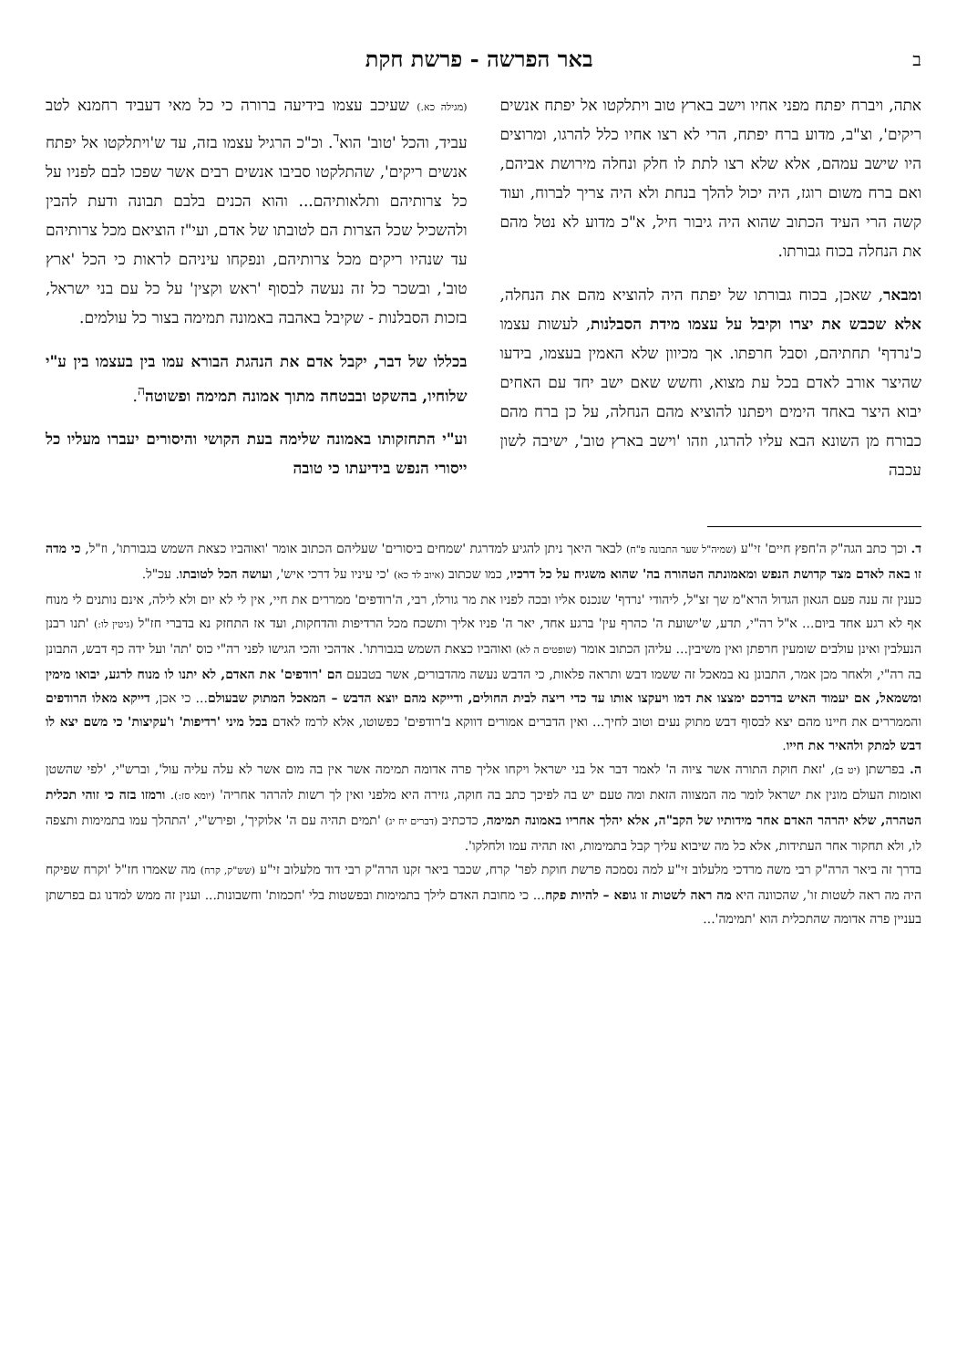ב באר הפרשה - פרשת חקת
אתה, ויברח יפתח מפני אחיו וישב בארץ טוב ויתלקטו אל יפתח אנשים ריקים', וצ"ב, מדוע ברח יפתח, הרי לא רצו אחיו כלל להרגו, ומרוצים היו שישב עמהם, אלא שלא רצו לתת לו חלק ונחלה מירושת אביהם, ואם ברח משום רוגז, היה יכול להלך בנחת ולא היה צריך לברוח, ועוד קשה הרי העיד הכתוב שהוא היה גיבור חיל, א"כ מדוע לא נטל מהם את הנחלה בכוח גבורתו.
ומבאר, שאכן, בכוח גבורתו של יפתח היה להוציא מהם את הנחלה, אלא שכבש את יצרו וקיבל על עצמו מידת הסבלנות, לעשות עצמו כ'נרדף' תחתיהם, וסבל חרפתו. אך מכיוון שלא האמין בעצמו, בידעו שהיצר אורב לאדם בכל עת מצוא, וחשש שאם ישב יחד עם האחים יבוא היצר באחד הימים ויפתנו להוציא מהם הנחלה, על כן ברח מהם כבורח מן השונא הבא עליו להרגו, וזהו 'וישב בארץ טוב', ישיבה לשון עכבה
(מגילה כא.) שעיכב עצמו בידיעה ברורה כי כל מאי דעביד רחמנא לטב עביד, והכל 'טוב' הוא<sup>ד</sup>. וכ"כ הרגיל עצמו בזה, עד ש'ויתלקטו אל יפתח אנשים ריקים', שהתלקטו סביבו אנשים רבים אשר שפכו לבם לפניו על כל צרותיהם ותלאותיהם... והוא הכנים בלבם תבונה ודעת להבין ולהשכיל שכל הצרות הם לטובתו של אדם, ועי"ז הוציאם מכל צרותיהם עד שנהיו ריקים מכל צרותיהם, ונפקחו עיניהם לראות כי הכל 'ארץ טוב', ובשכר כל זה נעשה לבסוף 'ראש וקצין' על כל עם בני ישראל, בזכות הסבלנות - שקיבל באהבה באמונה תמימה בצור כל עולמים.
בכללו של דבר, יקבל אדם את הנהגת הבורא עמו בין בעצמו בין ע"י שלוחיו, בהשקט ובבטחה מתוך אמונה תמימה ופשוטה<sup>ה</sup>.
וע"י התחזקותו באמונה שלימה בעת הקושי והיסורים יעברו מעליו כל ייסורי הנפש בידיעתו כי טובה
ד. וכך כתב הגה"ק ה'חפץ חיים' זי"ע (שמיה"ל שער התבונה פ"ח) לבאר היאך ניתן להגיע למדרגת 'שמחים ביסורים' שעליהם הכתוב אומר 'ואוהביו כצאת השמש בגבורתו', וז"ל, כי מדה זו באה לאדם מצד קדושת הנפש ומאמונתה הטהורה בה' שהוא משגיח על כל דרכיו, כמו שכתוב (איוב לד כא) 'כי עיניו על דרכי איש', ועושה הכל לטובתו. עכ"ל.
כענין זה ענה פעם הגאון הגדול הרא"מ שך זצ"ל, ליהודי 'נרדף' שנכנס אליו ובכה לפניו את מר גורלו, רבי, ה'רודפים' ממררים את חיי, אין לי לא יום ולא לילה, אינם נותנים לי מנוח אף לא רגע אחד ביום... א"ל רה"י, תדע, ש'ישועת ה' כהרף עין' ברגע אחד, יאר ה' פניו אליך ותשכח מכל הרדיפות והדחקות, ועד אז התחזק נא בדברי חז"ל (גיטין לו:) 'תנו רבנן הנעלבין ואינן עולבים שומעין חרפתן ואין משיבין... עליהן הכתוב אומר (שופטים ה לא) ואוהביו כצאת השמש בגבורתו'. אדהכי והכי הגישו לפני רה"י כוס 'תה' ועל ידה כף דבש, התבונן בה רה"י, ולאחר מכן אמר, התבונן נא במאכל זה ששמו דבש ותראה פלאות, כי הדבש נעשה מהדבורים, אשר בטבעם הם 'רודפים' את האדם, לא יתנו לו מנוח לרגע, יבואו מימין ומשמאל, אם יעמוד האיש בדרכם ימצצו את דמו ויעקצו אותו עד כדי ריצה לבית החולים, ודייקא מהם יוצא הדבש – המאכל המתוק שבעולם... כי אכן, דייקא מאלו הרודפים והממררים את חיינו מהם יצא לבסוף דבש מתוק נעים וטוב לחיך... ואין הדברים אמורים דווקא ב'רודפים' כפשוטו, אלא לרמז לאדם בכל מיני 'רדיפות' ו'עקיצות' כי משם יצא לו דבש למתק ולהאיר את חייו.
ה. בפרשתן (יט ב), 'זאת חוקת התורה אשר ציוה ה' לאמר דבר אל בני ישראל ויקחו אליך פרה אדומה תמימה אשר אין בה מום אשר לא עלה עליה עול', וברש"י, 'לפי שהשטן ואומות העולם מונין את ישראל לומר מה המצווה הזאת ומה טעם יש בה לפיכך כתב בה חוקה, גזירה היא מלפני ואין לך רשות להרהר אחריה' (יומא סז:). ורמזו בזה כי זוהי תכלית הטהרה, שלא יהרהר האדם אחר מידותיו של הקב"ה, אלא יהלך אחריו באמונה תמימה, כדכתיב (דברים יח יג) 'תמים תהיה עם ה' אלוקיך', ופירש"י, 'התהלך עמו בתמימות ותצפה לו, ולא תחקור אחר העתידות, אלא כל מה שיבוא עליך קבל בתמימות, ואז תהיה עמו ולחלקו'.
בדרך זה ביאר הרה"ק רבי משה מרדכי מלעלוב זי"ע למה נסמכה פרשת חוקת לפר' קרח, שכבר ביאר זקנו הרה"ק רבי דוד מלעלוב זי"ע (שש"ק, קרח) מה שאמרו חז"ל 'וקרח שפיקח היה מה ראה לשטות זו', שהכוונה היא מה ראה לשטות זו גופא – להיות פקח... כי מחובת האדם לילך בתמימות ובפשטות בלי 'חכמות' וחשבונות... וענין זה ממש למדנו גם בפרשתן בעניין פרה אדומה שהתכלית הוא 'תמימה'...